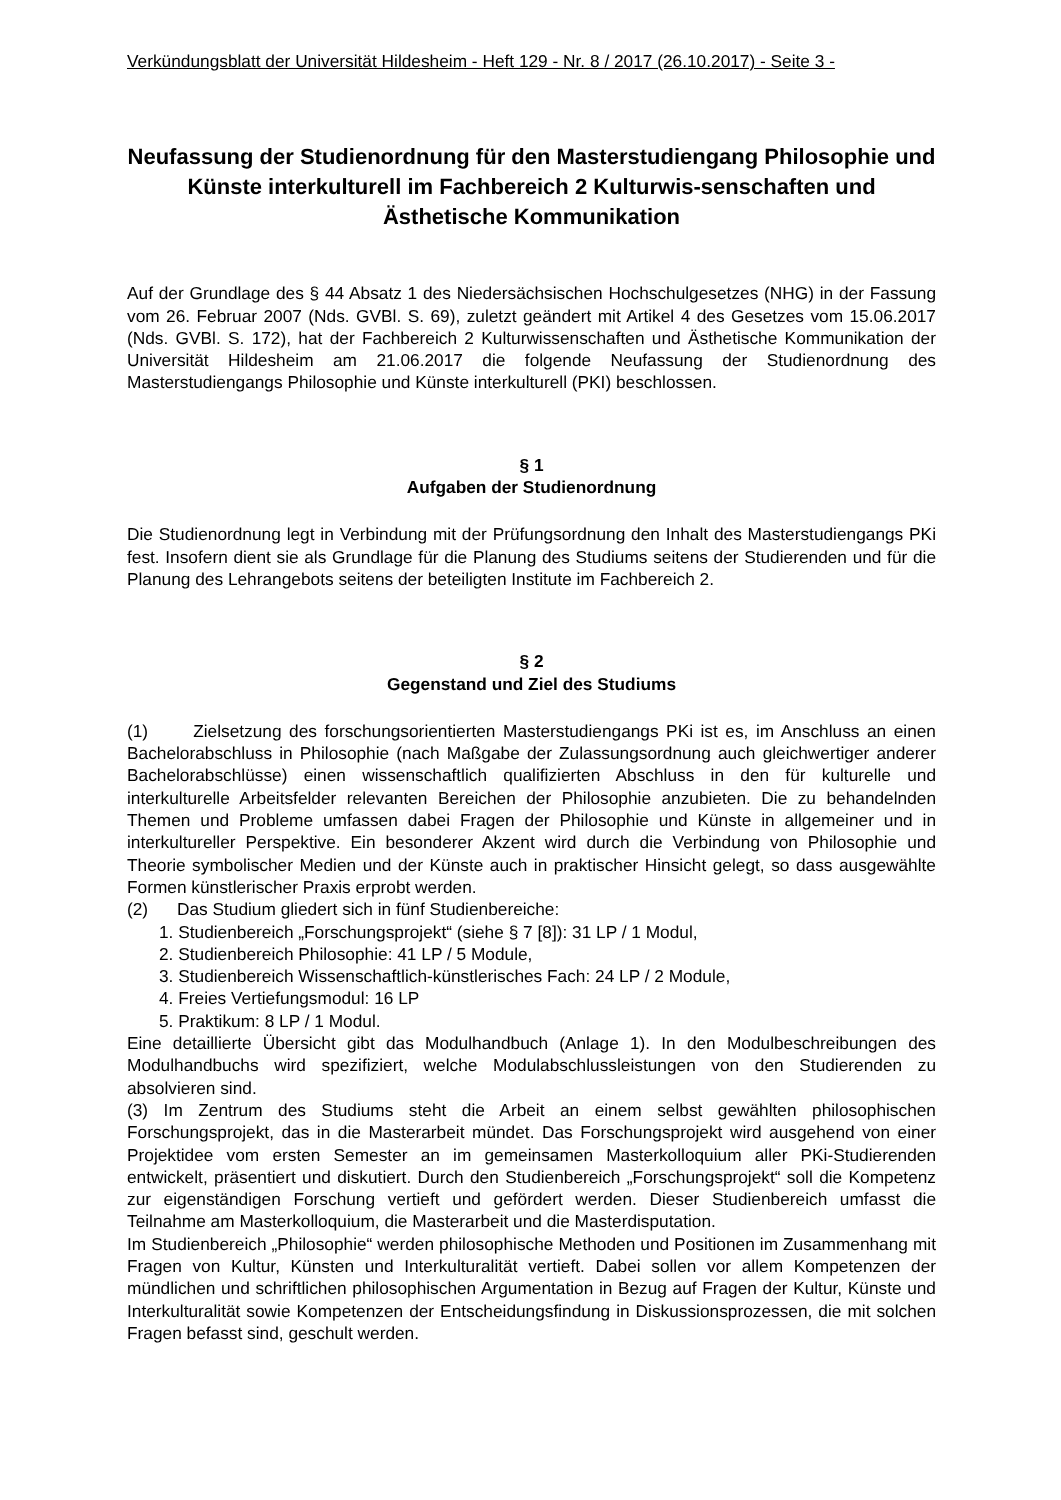Verkündungsblatt der Universität Hildesheim - Heft 129 - Nr. 8 / 2017 (26.10.2017) - Seite 3 -
Neufassung der Studienordnung für den Masterstudiengang Philosophie und Künste interkulturell im Fachbereich 2 Kulturwis-senschaften und Ästhetische Kommunikation
Auf der Grundlage des § 44 Absatz 1 des Niedersächsischen Hochschulgesetzes (NHG) in der Fassung vom 26. Februar 2007 (Nds. GVBl. S. 69), zuletzt geändert mit Artikel 4 des Gesetzes vom 15.06.2017 (Nds. GVBl. S. 172), hat der Fachbereich 2 Kulturwissenschaften und Ästhetische Kommunikation der Universität Hildesheim am 21.06.2017 die folgende Neufassung der Studienordnung des Masterstudiengangs Philosophie und Künste interkulturell (PKI) beschlossen.
§ 1
Aufgaben der Studienordnung
Die Studienordnung legt in Verbindung mit der Prüfungsordnung den Inhalt des Masterstudiengangs PKi fest. Insofern dient sie als Grundlage für die Planung des Studiums seitens der Studierenden und für die Planung des Lehrangebots seitens der beteiligten Institute im Fachbereich 2.
§ 2
Gegenstand und Ziel des Studiums
(1) Zielsetzung des forschungsorientierten Masterstudiengangs PKi ist es, im Anschluss an einen Bachelorabschluss in Philosophie (nach Maßgabe der Zulassungsordnung auch gleichwertiger anderer Bachelorabschlüsse) einen wissenschaftlich qualifizierten Abschluss in den für kulturelle und interkulturelle Arbeitsfelder relevanten Bereichen der Philosophie anzubieten. Die zu behandelnden Themen und Probleme umfassen dabei Fragen der Philosophie und Künste in allgemeiner und in interkultureller Perspektive. Ein besonderer Akzent wird durch die Verbindung von Philosophie und Theorie symbolischer Medien und der Künste auch in praktischer Hinsicht gelegt, so dass ausgewählte Formen künstlerischer Praxis erprobt werden.
(2) Das Studium gliedert sich in fünf Studienbereiche:
1. Studienbereich „Forschungsprojekt“ (siehe § 7 [8]): 31 LP / 1 Modul,
2. Studienbereich Philosophie: 41 LP / 5 Module,
3. Studienbereich Wissenschaftlich-künstlerisches Fach: 24 LP / 2 Module,
4. Freies Vertiefungsmodul: 16 LP
5. Praktikum: 8 LP / 1 Modul.
Eine detaillierte Übersicht gibt das Modulhandbuch (Anlage 1). In den Modulbeschreibungen des Modulhandbuchs wird spezifiziert, welche Modulabschlussleistungen von den Studierenden zu absolvieren sind.
(3) Im Zentrum des Studiums steht die Arbeit an einem selbst gewählten philosophischen Forschungsprojekt, das in die Masterarbeit mündet. Das Forschungsprojekt wird ausgehend von einer Projektidee vom ersten Semester an im gemeinsamen Masterkolloquium aller PKi-Studierenden entwickelt, präsentiert und diskutiert. Durch den Studienbereich „Forschungsprojekt“ soll die Kompetenz zur eigenständigen Forschung vertieft und gefördert werden. Dieser Studienbereich umfasst die Teilnahme am Masterkolloquium, die Masterarbeit und die Masterdisputation.
Im Studienbereich „Philosophie“ werden philosophische Methoden und Positionen im Zusammenhang mit Fragen von Kultur, Künsten und Interkulturalität vertieft. Dabei sollen vor allem Kompetenzen der mündlichen und schriftlichen philosophischen Argumentation in Bezug auf Fragen der Kultur, Künste und Interkulturalität sowie Kompetenzen der Entscheidungsfindung in Diskussionsprozessen, die mit solchen Fragen befasst sind, geschult werden.